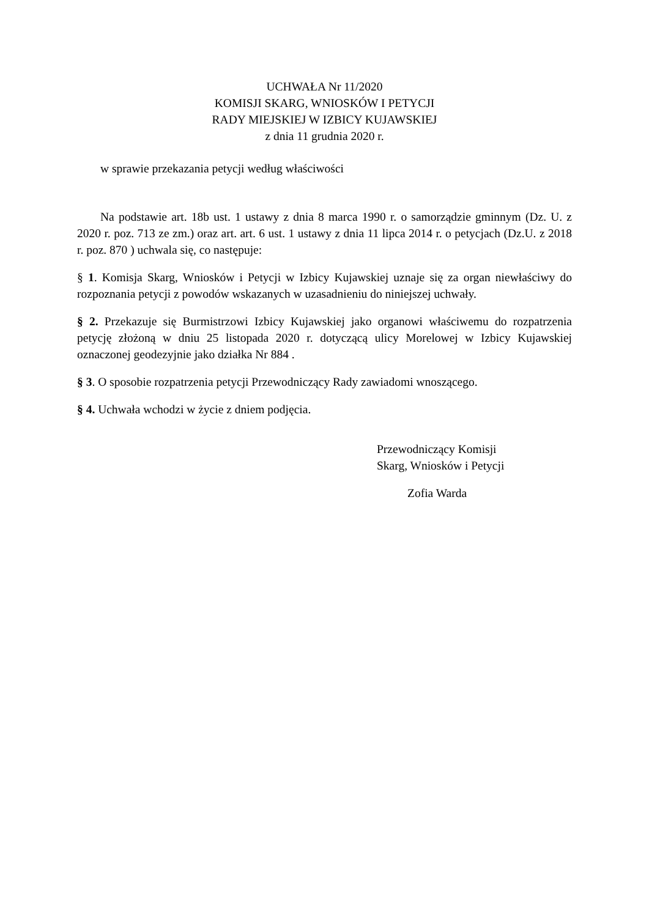UCHWAŁA Nr 11/2020
KOMISJI SKARG, WNIOSKÓW I PETYCJI
RADY MIEJSKIEJ W IZBICY KUJAWSKIEJ
z dnia 11 grudnia 2020 r.
w sprawie przekazania petycji według właściwości
Na podstawie art. 18b ust. 1 ustawy z dnia 8 marca 1990 r. o samorządzie gminnym (Dz. U. z 2020 r. poz. 713 ze zm.) oraz art. art. 6 ust. 1 ustawy z dnia 11 lipca 2014 r. o petycjach (Dz.U. z 2018 r. poz. 870 ) uchwala się, co następuje:
§ 1. Komisja Skarg, Wniosków i Petycji w Izbicy Kujawskiej uznaje się za organ niewłaściwy do rozpoznania petycji z powodów wskazanych w uzasadnieniu do niniejszej uchwały.
§ 2. Przekazuje się Burmistrzowi Izbicy Kujawskiej jako organowi właściwemu do rozpatrzenia petycję złożoną w dniu 25 listopada 2020 r. dotyczącą ulicy Morelowej w Izbicy Kujawskiej oznaczonej geodezyjnie jako działka Nr 884 .
§ 3. O sposobie rozpatrzenia petycji Przewodniczący Rady zawiadomi wnoszącego.
§ 4. Uchwała wchodzi w życie z dniem podjęcia.
Przewodniczący Komisji
Skarg, Wniosków i Petycji
Zofia Warda